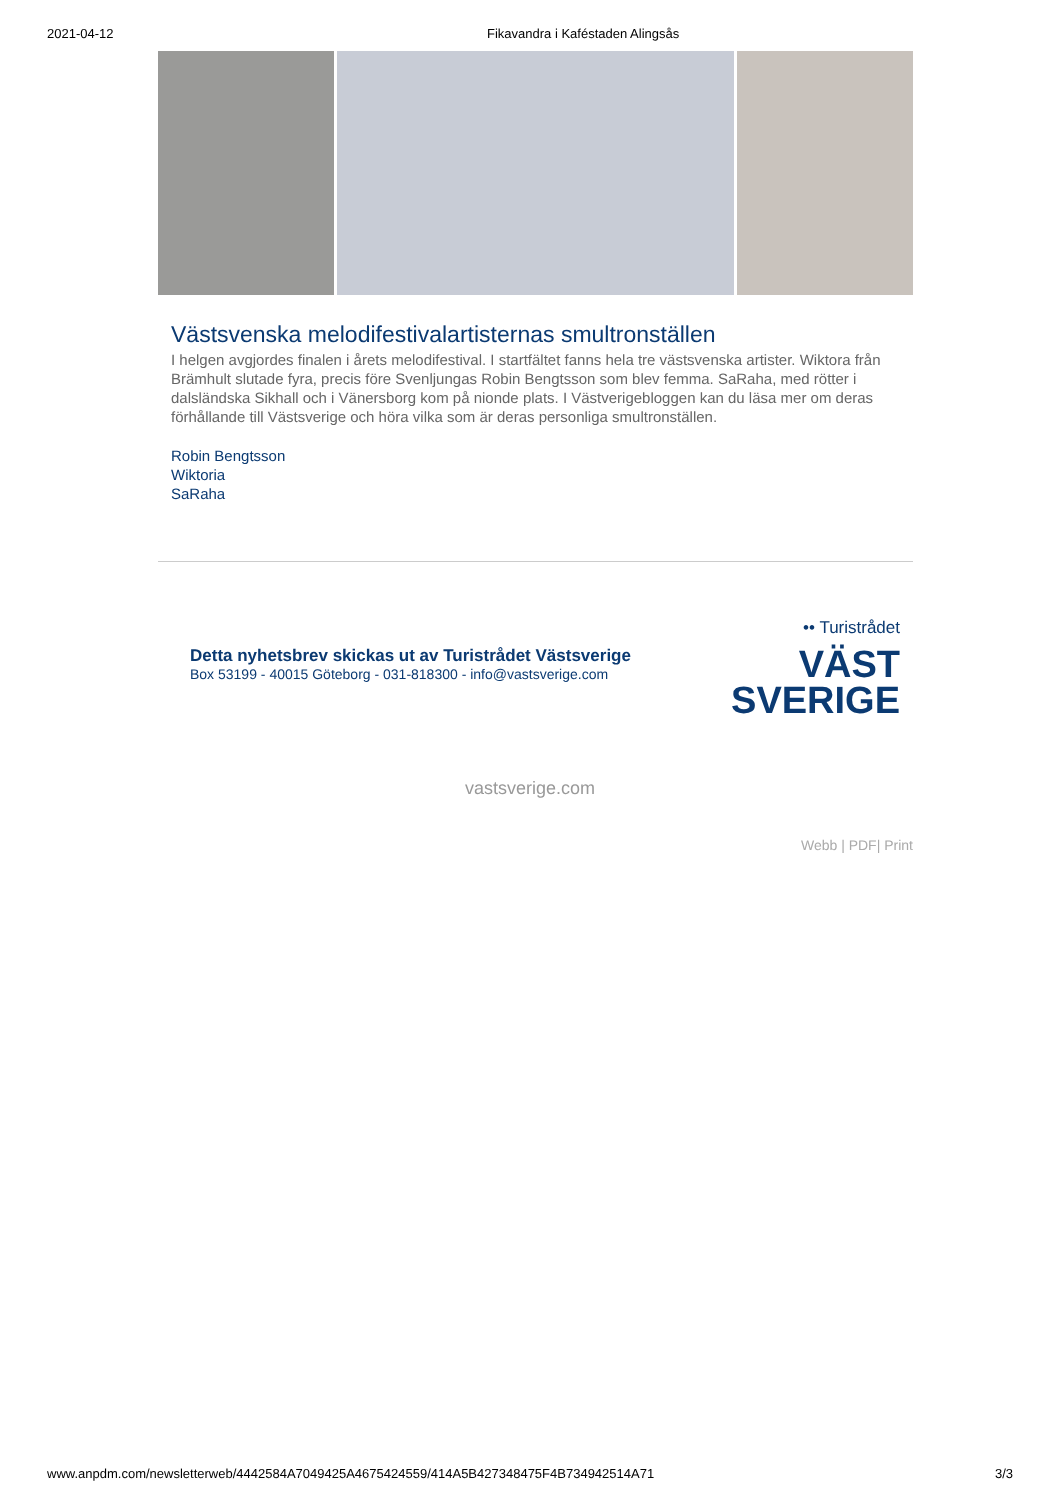2021-04-12 Fikavandra i Kaféstaden Alingsås
Västsvenska melodifestivalartisternas smultronställen
I helgen avgjordes finalen i årets melodifestival. I startfältet fanns hela tre västsvenska artister. Wiktora från Brämhult slutade fyra, precis före Svenljungas Robin Bengtsson som blev femma. SaRaha, med rötter i dalsländska Sikhall och i Vänersborg kom på nionde plats. I Västverigebloggen kan du läsa mer om deras förhållande till Västsverige och höra vilka som är deras personliga smultronställen.
Robin Bengtsson
Wiktoria
SaRaha
Detta nyhetsbrev skickas ut av Turistrådet Västsverige
Box 53199 - 40015 Göteborg - 031-818300 - info@vastsverige.com
•• Turistrådet
VÄST
SVERIGE
vastsverige.com
Webb | PDF| Print
www.anpdm.com/newsletterweb/4442584A7049425A4675424559/414A5B427348475F4B734942514A71 3/3